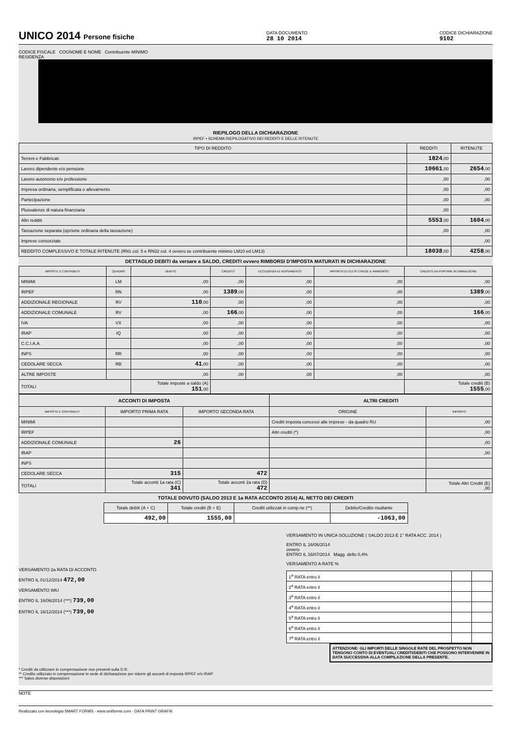UNICO 2014 Persone fisiche
DATA DOCUMENTO
28 10 2014
CODICE DICHIARAZIONE
9102
CODICE FISCALE COGNOME E NOME Contribuente MINIMO
RESIDENZA
RIEPILOGO DELLA DICHIARAZIONE
IRPEF • SCHEMA RIEPILOGATIVO DEI REDDITI E DELLE RITENUTE
| TIPO DI REDDITO | REDDITI | RITENUTE |
| --- | --- | --- |
| Terreni e Fabbricati | 1824 ,00 | |
| Lavoro dipendente e/o pensione | 10661 ,00 | 2654 ,00 |
| Lavoro autonomo e/o professione | ,00 | ,00 |
| Impresa ordinaria, semplificata o allevamento | ,00 | ,00 |
| Partecipazione | ,00 | ,00 |
| Plusvalenze di natura finanziaria | ,00 | |
| Altri redditi | 5553 ,00 | 1604 ,00 |
| Tassazione separata (opzione ordinaria della tassazione) | ,00 | ,00 |
| Imprese consorziate | | ,00 |
| REDDITO COMPLESSIVO E TOTALE RITENUTE (RN1 col. 5 e RN32 col. 4 ovvero se contribuente minimo LM10 ed LM13) | 18038 ,00 | 4258 ,00 |
DETTAGLIO DEBITI da versare a SALDO, CREDITI ovvero RIMBORSI D'IMPOSTA MATURATI IN DICHIARAZIONE
| IMPOSTE E CONTRIBUTI | QUADRO | DEBITO | CREDITO | ECCEDENZA DI VERSAMENTO | IMPORTO DI CUI SI CHIEDE IL RIMBORSO | CREDITO DA PORTARE IN DIMINUZIONE |
| --- | --- | --- | --- | --- | --- | --- |
| MINIMI | LM | ,00 | ,00 | ,00 | ,00 | ,00 |
| IRPEF | RN | ,00 | 1389 ,00 | ,00 | ,00 | 1389 ,00 |
| ADDIZIONALE REGIONALE | RV | 110 ,00 | ,00 | ,00 | ,00 | ,00 |
| ADDIZIONALE COMUNALE | RV | ,00 | 166 ,00 | ,00 | ,00 | 166 ,00 |
| IVA | VX | ,00 | ,00 | ,00 | ,00 | ,00 |
| IRAP | IQ | ,00 | ,00 | ,00 | ,00 | ,00 |
| C.C.I.A.A. | | ,00 | ,00 | ,00 | ,00 | ,00 |
| INPS | RR | ,00 | ,00 | ,00 | ,00 | ,00 |
| CEDOLARE SECCA | RB | 41 ,00 | ,00 | ,00 | ,00 | ,00 |
| ALTRE IMPOSTE | | ,00 | ,00 | ,00 | ,00 | ,00 |
| TOTALI | | Totale imposte a saldo (A) 151 ,00 | | | | Totale crediti (B) 1555 ,00 |
| ACCONTI DI IMPOSTA | | | ALTRI CREDITI | |
| --- | --- | --- | --- | --- |
| IMPOSTE E CONTRIBUTI | IMPORTO PRIMA RATA | IMPORTO SECONDA RATA | ORIGINE | IMPORTO |
| MINIMI | | | Crediti imposta concessi alle imprese - da quadro RU | ,00 |
| IRPEF | | | Altri crediti (*) | ,00 |
| ADDIZIONALE COMUNALE | 26 | | | ,00 |
| IRAP | | | | ,00 |
| INPS | | | | |
| CEDOLARE SECCA | 315 | 472 | | |
| TOTALI | Totale acconti 1a rata (C) 341 | Totale acconti 2a rata (D) 472 | | Totale Altri Crediti (E) ,00 |
TOTALE DOVUTO (SALDO 2013 E 1a RATA ACCONTO 2014) AL NETTO DEI CREDITI
| Totale debiti (A + C) | Totale crediti (B + E) | Crediti utilizzati in comp.ne (**) | Debito/Credito risultante |
| 492,00 | 1555,00 | | -1063,00 |
VERSAMENTO 2a RATA DI ACCONTO
ENTRO IL 01/12/2014 472,00
VERSAMENTO IMU
ENTRO IL 16/06/2014 (***) 739,00
ENTRO IL 16/12/2014 (***) 739,00
VERSAMENTO IN UNICA SOLUZIONE ( SALDO 2013 E 1° RATA ACC. 2014 )
ENTRO IL 16/06/2014
ovvero
ENTRO IL 16/07/2014 Magg. dello 0,4%
VERSAMENTO A RATE %
| 1<sup>a</sup> RATA entro il | | |
| 2<sup>a</sup> RATA entro il | | |
| 3<sup>a</sup> RATA entro il | | |
| 4<sup>a</sup> RATA entro il | | |
| 5<sup>a</sup> RATA entro il | | |
| 6<sup>a</sup> RATA entro il | | |
| 7<sup>a</sup> RATA entro il | | |
ATTENZIONE: GLI IMPORTI DELLE SINGOLE RATE DEL PROSPETTO NON TENGONO CONTO DI EVENTUALI CREDITI/DEBITI CHE POSSONO INTERVENIRE IN DATA SUCCESSIVA ALLA COMPILAZIONE DELLA PRESENTE.
* Crediti da utilizzare in compensazione non presenti sulla D.R.
** Credito utilizzato in compensazione in sede di dichiarazione per ridurre gli acconti di imposta IRPEF e/o IRAP
*** Salvo diverse disposizioni
NOTE
Realizzato con tecnologia SMART FORMS - www.smtforms.com - DATA PRINT GRAFIK